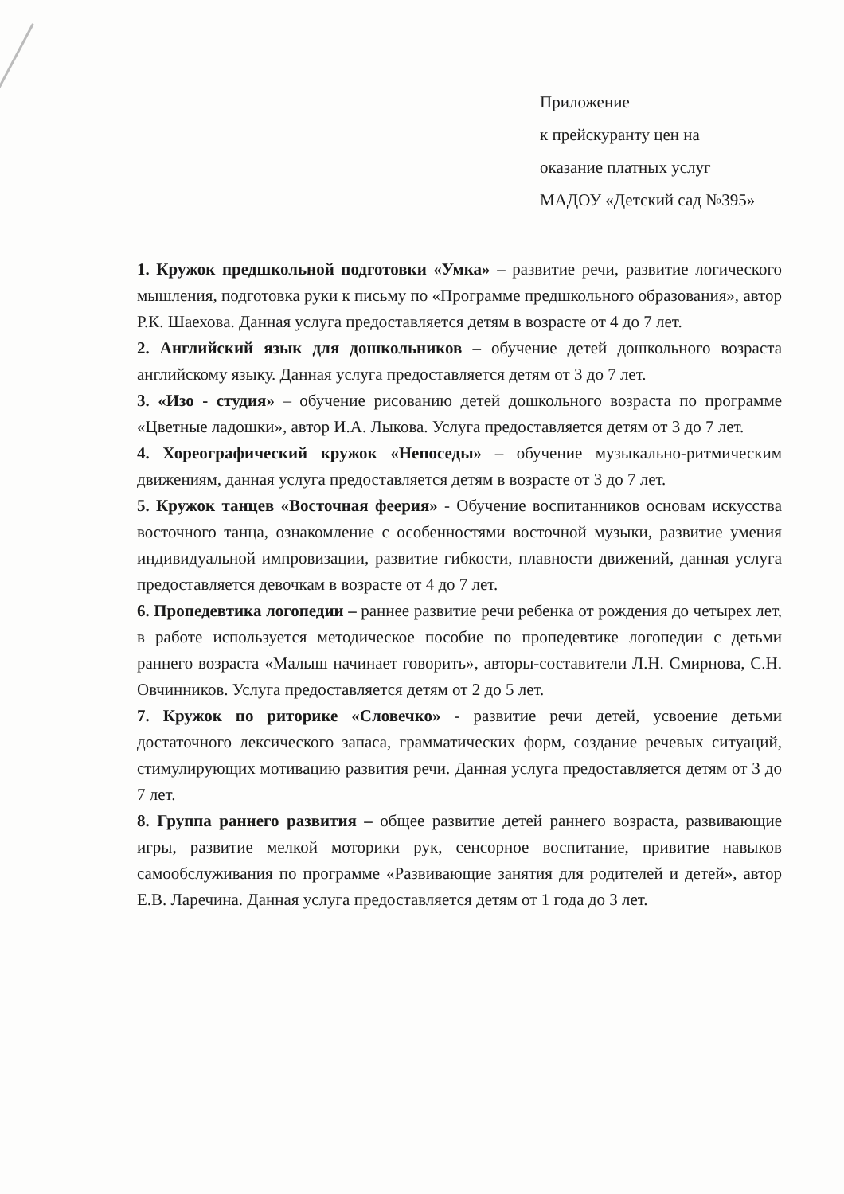Приложение
к прейскуранту цен на
оказание платных услуг
МАДОУ «Детский сад №395»
1. Кружок предшкольной подготовки «Умка» – развитие речи, развитие логического мышления, подготовка руки к письму по «Программе предшкольного образования», автор Р.К. Шаехова. Данная услуга предоставляется детям в возрасте от 4 до 7 лет.
2. Английский язык для дошкольников – обучение детей дошкольного возраста английскому языку. Данная услуга предоставляется детям от 3 до 7 лет.
3. «Изо - студия» – обучение рисованию детей дошкольного возраста по программе «Цветные ладошки», автор И.А. Лыкова. Услуга предоставляется детям от 3 до 7 лет.
4. Хореографический кружок «Непоседы» – обучение музыкально-ритмическим движениям, данная услуга предоставляется детям в возрасте от 3 до 7 лет.
5. Кружок танцев «Восточная феерия» - Обучение воспитанников основам искусства восточного танца, ознакомление с особенностями восточной музыки, развитие умения индивидуальной импровизации, развитие гибкости, плавности движений, данная услуга предоставляется девочкам в возрасте от 4 до 7 лет.
6. Пропедевтика логопедии – раннее развитие речи ребенка от рождения до четырех лет, в работе используется методическое пособие по пропедевтике логопедии с детьми раннего возраста «Малыш начинает говорить», авторы-составители Л.Н. Смирнова, С.Н. Овчинников. Услуга предоставляется детям от 2 до 5 лет.
7. Кружок по риторике «Словечко» - развитие речи детей, усвоение детьми достаточного лексического запаса, грамматических форм, создание речевых ситуаций, стимулирующих мотивацию развития речи. Данная услуга предоставляется детям от 3 до 7 лет.
8. Группа раннего развития – общее развитие детей раннего возраста, развивающие игры, развитие мелкой моторики рук, сенсорное воспитание, привитие навыков самообслуживания по программе «Развивающие занятия для родителей и детей», автор Е.В. Ларечина. Данная услуга предоставляется детям от 1 года до 3 лет.